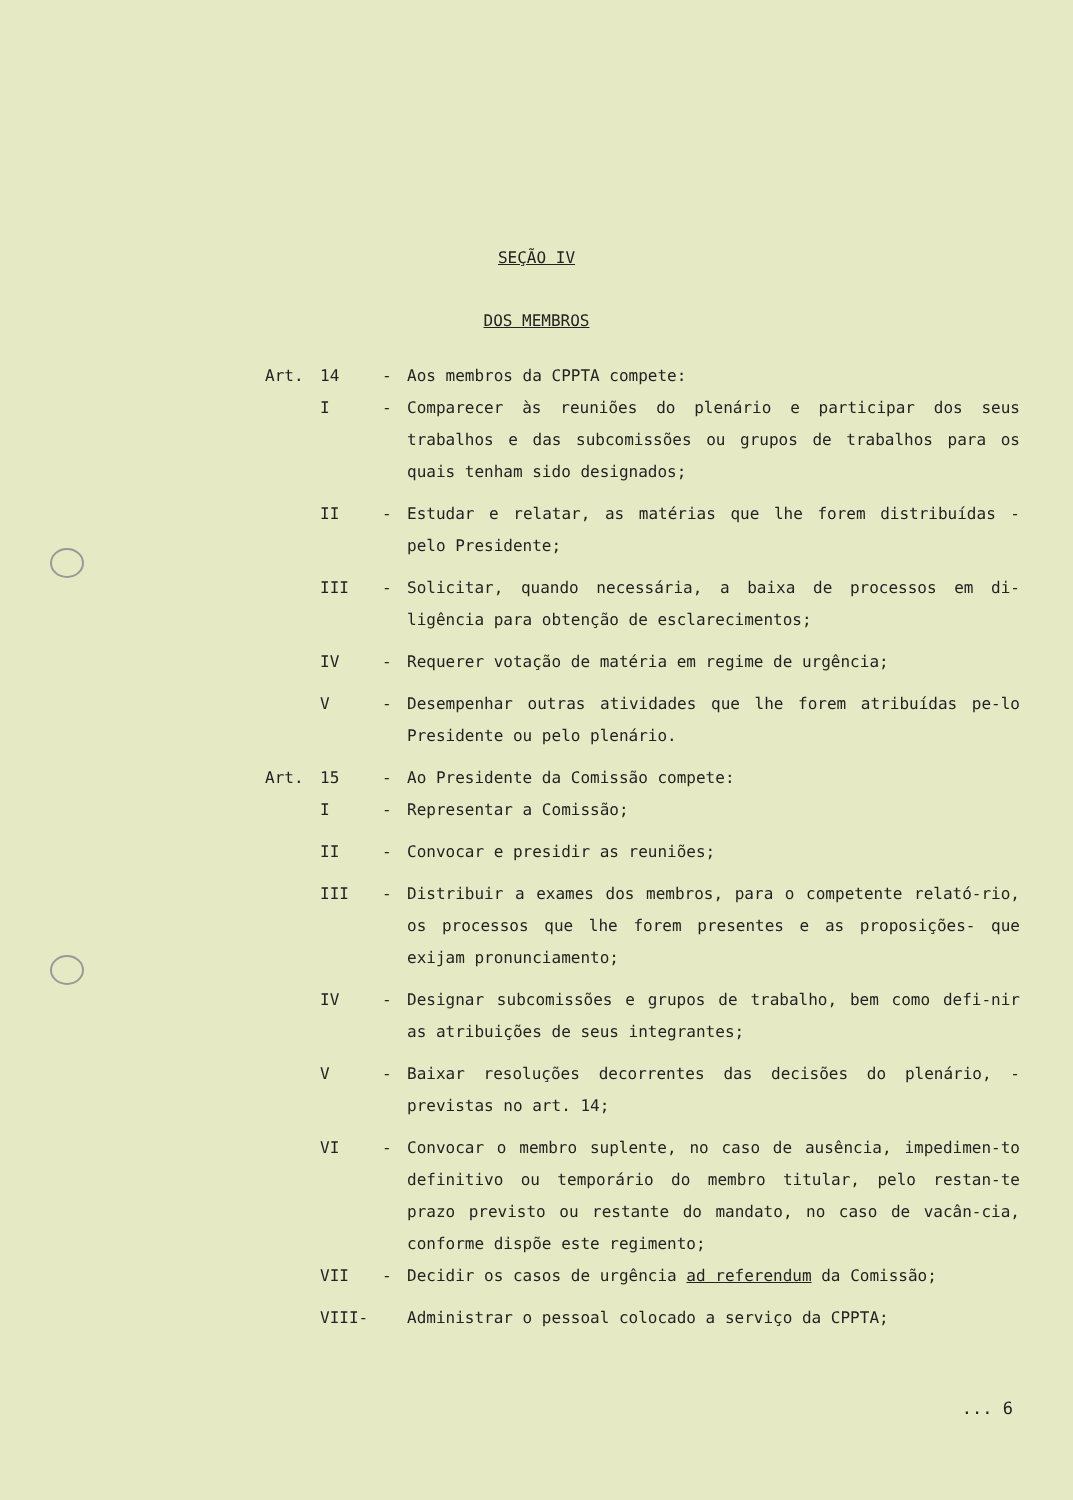SEÇÃO IV
DOS MEMBROS
Art. 14 - Aos membros da CPPTA compete:
I - Comparecer às reuniões do plenário e participar dos seus trabalhos e das subcomissões ou grupos de trabalhos para os quais tenham sido designados;
II - Estudar e relatar, as matérias que lhe forem distribuídas - pelo Presidente;
III - Solicitar, quando necessária, a baixa de processos em di-ligência para obtenção de esclarecimentos;
IV - Requerer votação de matéria em regime de urgência;
V - Desempenhar outras atividades que lhe forem atribuídas pe-lo Presidente ou pelo plenário.
Art. 15 - Ao Presidente da Comissão compete:
I - Representar a Comissão;
II - Convocar e presidir as reuniões;
III - Distribuir a exames dos membros, para o competente relató-rio, os processos que lhe forem presentes e as proposições- que exijam pronunciamento;
IV - Designar subcomissões e grupos de trabalho, bem como defi-nir as atribuições de seus integrantes;
V - Baixar resoluções decorrentes das decisões do plenário, - previstas no art. 14;
VI - Convocar o membro suplente, no caso de ausência, impedimen-to definitivo ou temporário do membro titular, pelo restan-te prazo previsto ou restante do mandato, no caso de vacân-cia, conforme dispõe este regimento;
VII - Decidir os casos de urgência ad referendum da Comissão;
VIII- Administrar o pessoal colocado a serviço da CPPTA;
... 6